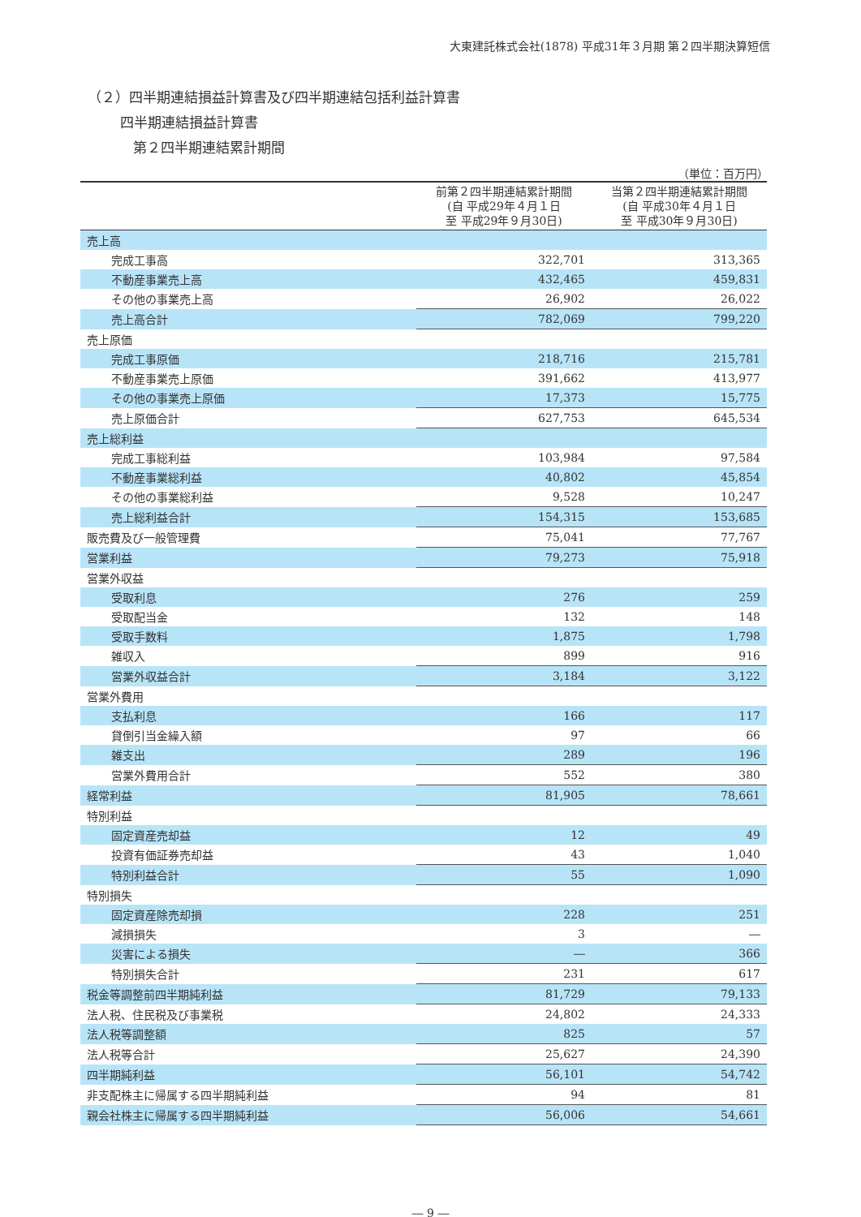大東建託株式会社(1878) 平成31年３月期 第２四半期決算短信
（２）四半期連結損益計算書及び四半期連結包括利益計算書
四半期連結損益計算書
第２四半期連結累計期間
（単位：百万円）
| | 前第２四半期連結累計期間 (自 平成29年４月１日 至 平成29年９月30日) | 当第２四半期連結累計期間 (自 平成30年４月１日 至 平成30年９月30日) |
| --- | --- | --- |
| 売上高 | | |
| 完成工事高 | 322,701 | 313,365 |
| 不動産事業売上高 | 432,465 | 459,831 |
| その他の事業売上高 | 26,902 | 26,022 |
| 売上高合計 | 782,069 | 799,220 |
| 売上原価 | | |
| 完成工事原価 | 218,716 | 215,781 |
| 不動産事業売上原価 | 391,662 | 413,977 |
| その他の事業売上原価 | 17,373 | 15,775 |
| 売上原価合計 | 627,753 | 645,534 |
| 売上総利益 | | |
| 完成工事総利益 | 103,984 | 97,584 |
| 不動産事業総利益 | 40,802 | 45,854 |
| その他の事業総利益 | 9,528 | 10,247 |
| 売上総利益合計 | 154,315 | 153,685 |
| 販売費及び一般管理費 | 75,041 | 77,767 |
| 営業利益 | 79,273 | 75,918 |
| 営業外収益 | | |
| 受取利息 | 276 | 259 |
| 受取配当金 | 132 | 148 |
| 受取手数料 | 1,875 | 1,798 |
| 雑収入 | 899 | 916 |
| 営業外収益合計 | 3,184 | 3,122 |
| 営業外費用 | | |
| 支払利息 | 166 | 117 |
| 貸倒引当金繰入額 | 97 | 66 |
| 雑支出 | 289 | 196 |
| 営業外費用合計 | 552 | 380 |
| 経常利益 | 81,905 | 78,661 |
| 特別利益 | | |
| 固定資産売却益 | 12 | 49 |
| 投資有価証券売却益 | 43 | 1,040 |
| 特別利益合計 | 55 | 1,090 |
| 特別損失 | | |
| 固定資産除売却損 | 228 | 251 |
| 減損損失 | 3 | ― |
| 災害による損失 | ― | 366 |
| 特別損失合計 | 231 | 617 |
| 税金等調整前四半期純利益 | 81,729 | 79,133 |
| 法人税、住民税及び事業税 | 24,802 | 24,333 |
| 法人税等調整額 | 825 | 57 |
| 法人税等合計 | 25,627 | 24,390 |
| 四半期純利益 | 56,101 | 54,742 |
| 非支配株主に帰属する四半期純利益 | 94 | 81 |
| 親会社株主に帰属する四半期純利益 | 56,006 | 54,661 |
― 9 ―